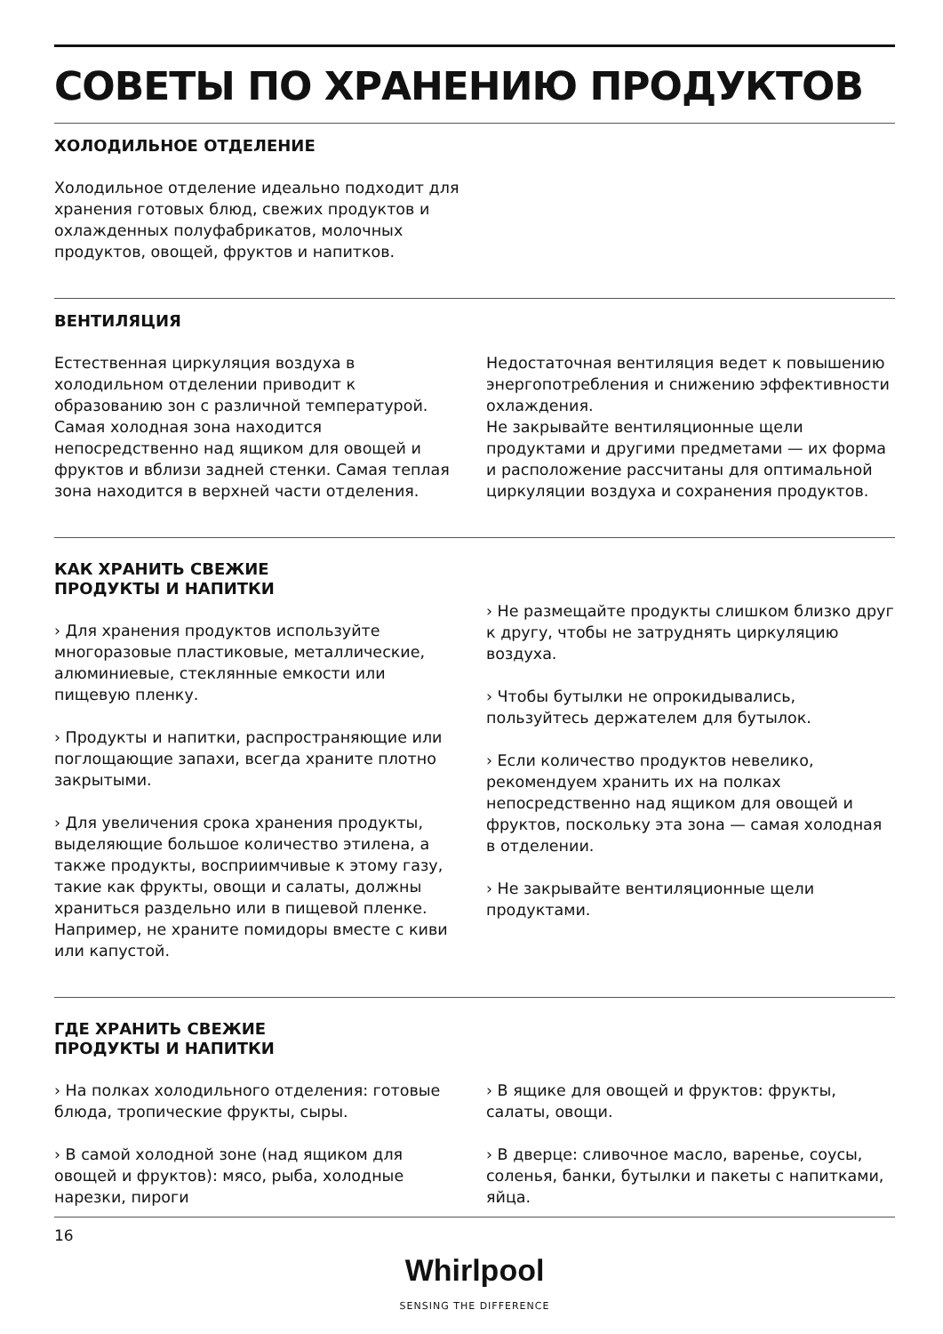СОВЕТЫ ПО ХРАНЕНИЮ ПРОДУКТОВ
ХОЛОДИЛЬНОЕ ОТДЕЛЕНИЕ
Холодильное отделение идеально подходит для хранения готовых блюд, свежих продуктов и охлажденных полуфабрикатов, молочных продуктов, овощей, фруктов и напитков.
ВЕНТИЛЯЦИЯ
Естественная циркуляция воздуха в холодильном отделении приводит к образованию зон с различной температурой. Самая холодная зона находится непосредственно над ящиком для овощей и фруктов и вблизи задней стенки. Самая теплая зона находится в верхней части отделения.
Недостаточная вентиляция ведет к повышению энергопотребления и снижению эффективности охлаждения.
Не закрывайте вентиляционные щели продуктами и другими предметами — их форма и расположение рассчитаны для оптимальной циркуляции воздуха и сохранения продуктов.
КАК ХРАНИТЬ СВЕЖИЕ
ПРОДУКТЫ И НАПИТКИ
› Для хранения продуктов используйте многоразовые пластиковые, металлические, алюминиевые, стеклянные емкости или пищевую пленку.
› Продукты и напитки, распространяющие или поглощающие запахи, всегда храните плотно закрытыми.
› Для увеличения срока хранения продукты, выделяющие большое количество этилена, а также продукты, восприимчивые к этому газу, такие как фрукты, овощи и салаты, должны храниться раздельно или в пищевой пленке. Например, не храните помидоры вместе с киви или капустой.
› Не размещайте продукты слишком близко друг к другу, чтобы не затруднять циркуляцию воздуха.
› Чтобы бутылки не опрокидывались, пользуйтесь держателем для бутылок.
› Если количество продуктов невелико, рекомендуем хранить их на полках непосредственно над ящиком для овощей и фруктов, поскольку эта зона — самая холодная в отделении.
› Не закрывайте вентиляционные щели продуктами.
ГДЕ ХРАНИТЬ СВЕЖИЕ
ПРОДУКТЫ И НАПИТКИ
› На полках холодильного отделения: готовые блюда, тропические фрукты, сыры.
› В самой холодной зоне (над ящиком для овощей и фруктов): мясо, рыба, холодные нарезки, пироги
› В ящике для овощей и фруктов: фрукты, салаты, овощи.
› В дверце: сливочное масло, варенье, соусы, соленья, банки, бутылки и пакеты с напитками, яйца.
16
Whirlpool
SENSING THE DIFFERENCE